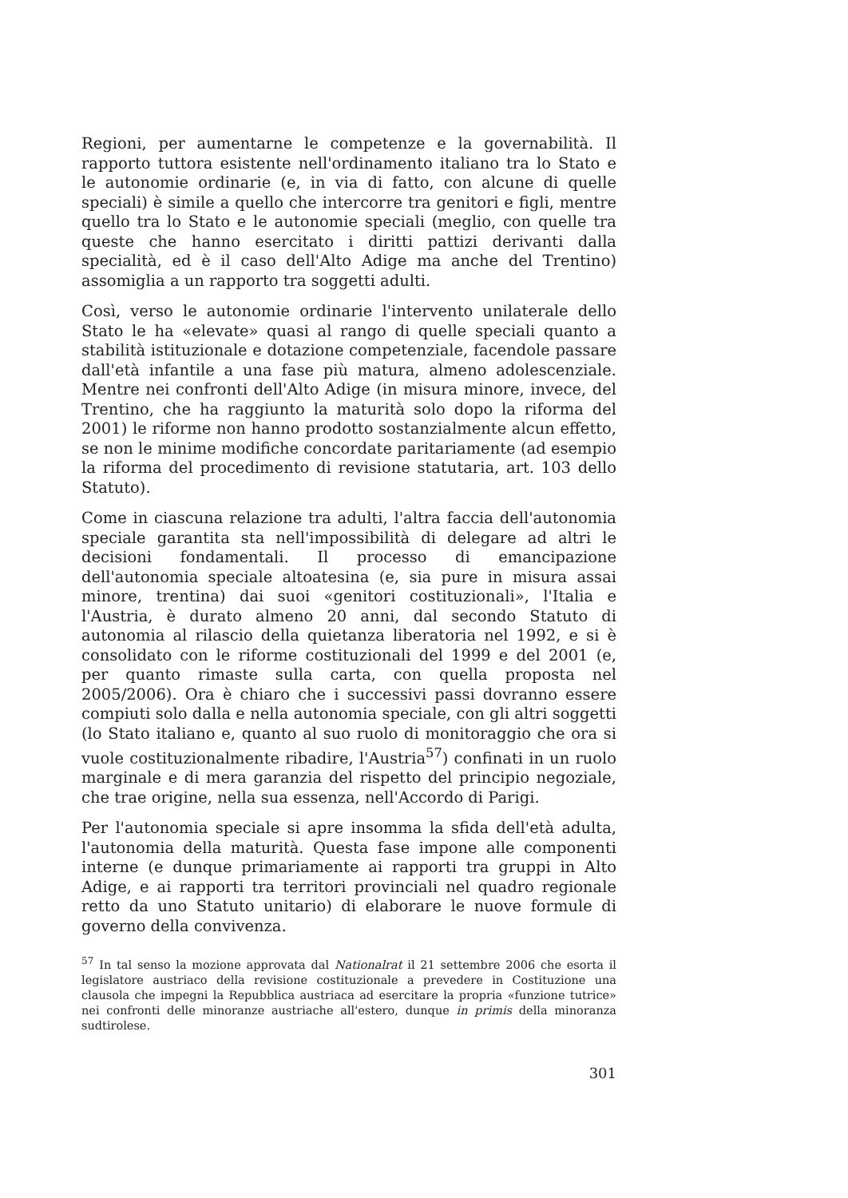Regioni, per aumentarne le competenze e la governabilità. Il rapporto tuttora esistente nell'ordinamento italiano tra lo Stato e le autonomie ordinarie (e, in via di fatto, con alcune di quelle speciali) è simile a quello che intercorre tra genitori e figli, mentre quello tra lo Stato e le autonomie speciali (meglio, con quelle tra queste che hanno esercitato i diritti pattizi derivanti dalla specialità, ed è il caso dell'Alto Adige ma anche del Trentino) assomiglia a un rapporto tra soggetti adulti.
Così, verso le autonomie ordinarie l'intervento unilaterale dello Stato le ha «elevate» quasi al rango di quelle speciali quanto a stabilità istituzionale e dotazione competenziale, facendole passare dall'età infantile a una fase più matura, almeno adolescenziale. Mentre nei confronti dell'Alto Adige (in misura minore, invece, del Trentino, che ha raggiunto la maturità solo dopo la riforma del 2001) le riforme non hanno prodotto sostanzialmente alcun effetto, se non le minime modifiche concordate paritariamente (ad esempio la riforma del procedimento di revisione statutaria, art. 103 dello Statuto).
Come in ciascuna relazione tra adulti, l'altra faccia dell'autonomia speciale garantita sta nell'impossibilità di delegare ad altri le decisioni fondamentali. Il processo di emancipazione dell'autonomia speciale altoatesina (e, sia pure in misura assai minore, trentina) dai suoi «genitori costituzionali», l'Italia e l'Austria, è durato almeno 20 anni, dal secondo Statuto di autonomia al rilascio della quietanza liberatoria nel 1992, e si è consolidato con le riforme costituzionali del 1999 e del 2001 (e, per quanto rimaste sulla carta, con quella proposta nel 2005/2006). Ora è chiaro che i successivi passi dovranno essere compiuti solo dalla e nella autonomia speciale, con gli altri soggetti (lo Stato italiano e, quanto al suo ruolo di monitoraggio che ora si vuole costituzionalmente ribadire, l'Austria<sup>57</sup>) confinati in un ruolo marginale e di mera garanzia del rispetto del principio negoziale, che trae origine, nella sua essenza, nell'Accordo di Parigi.
Per l'autonomia speciale si apre insomma la sfida dell'età adulta, l'autonomia della maturità. Questa fase impone alle componenti interne (e dunque primariamente ai rapporti tra gruppi in Alto Adige, e ai rapporti tra territori provinciali nel quadro regionale retto da uno Statuto unitario) di elaborare le nuove formule di governo della convivenza.
<sup>57</sup> In tal senso la mozione approvata dal Nationalrat il 21 settembre 2006 che esorta il legislatore austriaco della revisione costituzionale a prevedere in Costituzione una clausola che impegni la Repubblica austriaca ad esercitare la propria «funzione tutrice» nei confronti delle minoranze austriache all'estero, dunque in primis della minoranza sudtirolese.
301